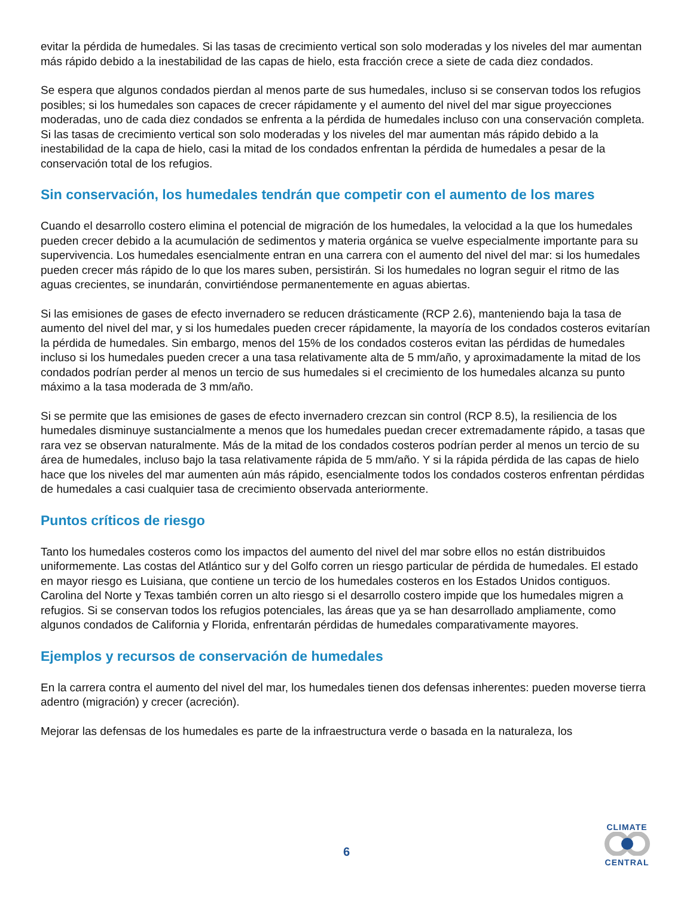evitar la pérdida de humedales. Si las tasas de crecimiento vertical son solo moderadas y los niveles del mar aumentan más rápido debido a la inestabilidad de las capas de hielo, esta fracción crece a siete de cada diez condados.
Se espera que algunos condados pierdan al menos parte de sus humedales, incluso si se conservan todos los refugios posibles; si los humedales son capaces de crecer rápidamente y el aumento del nivel del mar sigue proyecciones moderadas, uno de cada diez condados se enfrenta a la pérdida de humedales incluso con una conservación completa. Si las tasas de crecimiento vertical son solo moderadas y los niveles del mar aumentan más rápido debido a la inestabilidad de la capa de hielo, casi la mitad de los condados enfrentan la pérdida de humedales a pesar de la conservación total de los refugios.
Sin conservación, los humedales tendrán que competir con el aumento de los mares
Cuando el desarrollo costero elimina el potencial de migración de los humedales, la velocidad a la que los humedales pueden crecer debido a la acumulación de sedimentos y materia orgánica se vuelve especialmente importante para su supervivencia. Los humedales esencialmente entran en una carrera con el aumento del nivel del mar: si los humedales pueden crecer más rápido de lo que los mares suben, persistirán. Si los humedales no logran seguir el ritmo de las aguas crecientes, se inundarán, convirtiéndose permanentemente en aguas abiertas.
Si las emisiones de gases de efecto invernadero se reducen drásticamente (RCP 2.6), manteniendo baja la tasa de aumento del nivel del mar, y si los humedales pueden crecer rápidamente, la mayoría de los condados costeros evitarían la pérdida de humedales. Sin embargo, menos del 15% de los condados costeros evitan las pérdidas de humedales incluso si los humedales pueden crecer a una tasa relativamente alta de 5 mm/año, y aproximadamente la mitad de los condados podrían perder al menos un tercio de sus humedales si el crecimiento de los humedales alcanza su punto máximo a la tasa moderada de 3 mm/año.
Si se permite que las emisiones de gases de efecto invernadero crezcan sin control (RCP 8.5), la resiliencia de los humedales disminuye sustancialmente a menos que los humedales puedan crecer extremadamente rápido, a tasas que rara vez se observan naturalmente. Más de la mitad de los condados costeros podrían perder al menos un tercio de su área de humedales, incluso bajo la tasa relativamente rápida de 5 mm/año. Y si la rápida pérdida de las capas de hielo hace que los niveles del mar aumenten aún más rápido, esencialmente todos los condados costeros enfrentan pérdidas de humedales a casi cualquier tasa de crecimiento observada anteriormente.
Puntos críticos de riesgo
Tanto los humedales costeros como los impactos del aumento del nivel del mar sobre ellos no están distribuidos uniformemente. Las costas del Atlántico sur y del Golfo corren un riesgo particular de pérdida de humedales. El estado en mayor riesgo es Luisiana, que contiene un tercio de los humedales costeros en los Estados Unidos contiguos. Carolina del Norte y Texas también corren un alto riesgo si el desarrollo costero impide que los humedales migren a refugios. Si se conservan todos los refugios potenciales, las áreas que ya se han desarrollado ampliamente, como algunos condados de California y Florida, enfrentarán pérdidas de humedales comparativamente mayores.
Ejemplos y recursos de conservación de humedales
En la carrera contra el aumento del nivel del mar, los humedales tienen dos defensas inherentes: pueden moverse tierra adentro (migración) y crecer (acreción).
Mejorar las defensas de los humedales es parte de la infraestructura verde o basada en la naturaleza, los
6
CLIMATE CENTRAL